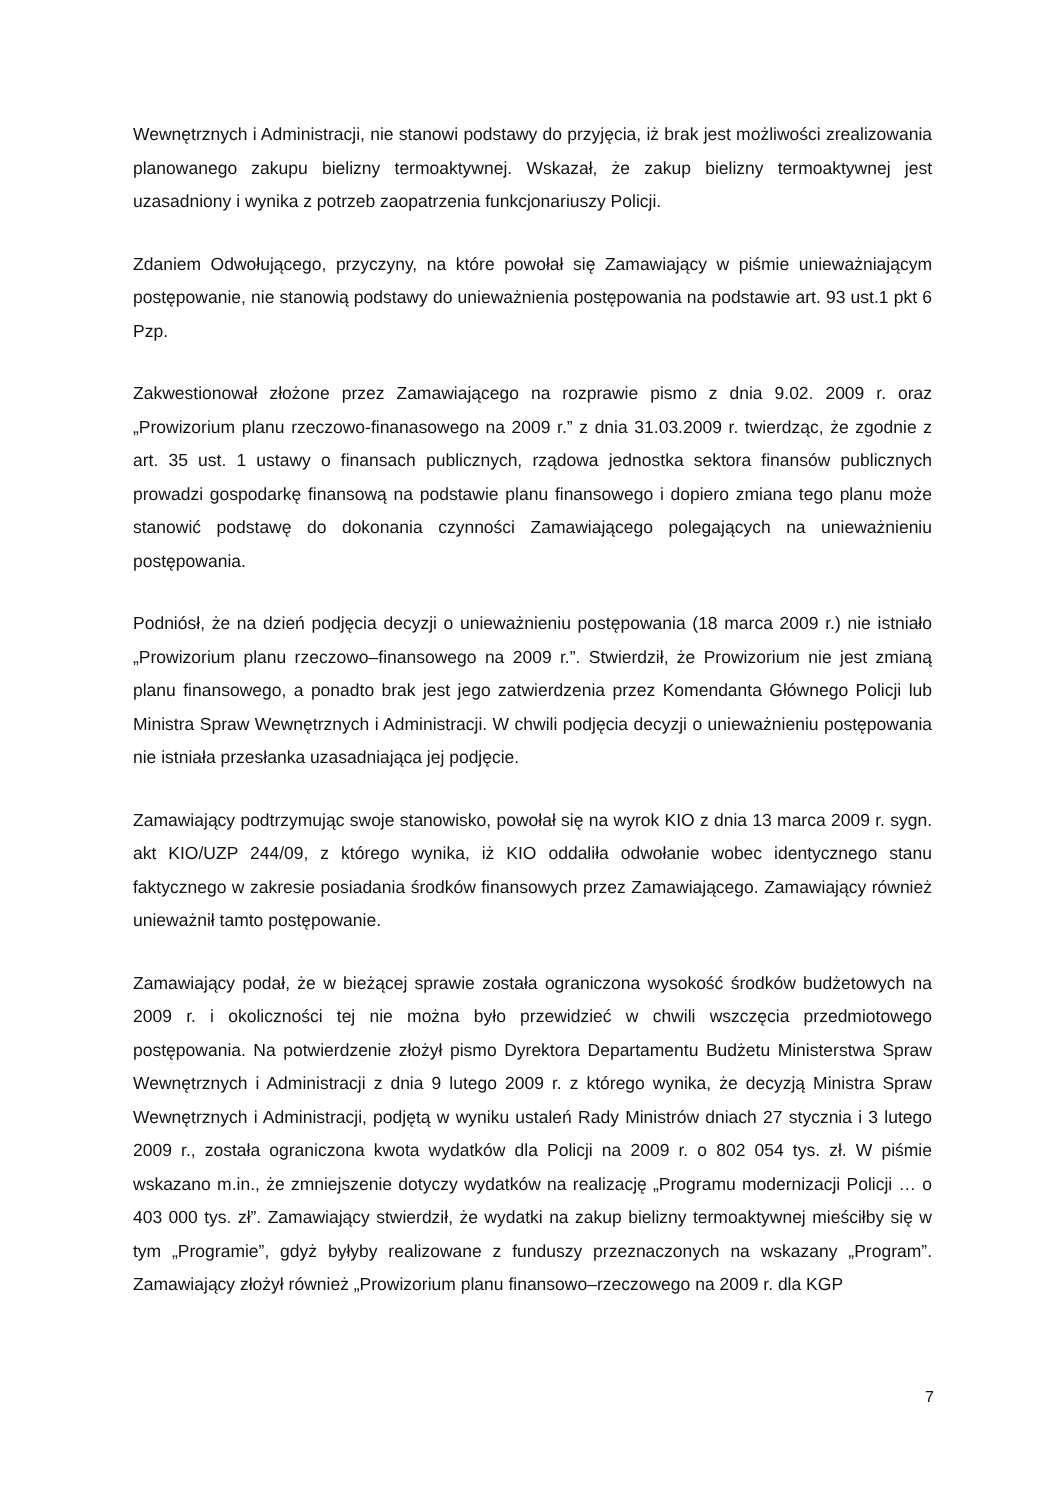Wewnętrznych i Administracji, nie stanowi podstawy do przyjęcia, iż brak jest możliwości zrealizowania planowanego zakupu bielizny termoaktywnej. Wskazał, że zakup bielizny termoaktywnej jest uzasadniony i wynika z potrzeb zaopatrzenia funkcjonariuszy Policji.
Zdaniem Odwołującego, przyczyny, na które powołał się Zamawiający w piśmie unieważniającym postępowanie, nie stanowią podstawy do unieważnienia postępowania na podstawie art. 93 ust.1 pkt 6 Pzp.
Zakwestionował złożone przez Zamawiającego na rozprawie pismo z dnia 9.02. 2009 r. oraz „Prowizorium planu rzeczowo-finanasowego na 2009 r.” z dnia 31.03.2009 r. twierdząc, że zgodnie z art. 35 ust. 1 ustawy o finansach publicznych, rządowa jednostka sektora finansów publicznych prowadzi gospodarkę finansową na podstawie planu finansowego i dopiero zmiana tego planu może stanowić podstawę do dokonania czynności Zamawiającego polegających na unieważnieniu postępowania.
Podniósł, że na dzień podjęcia decyzji o unieważnieniu postępowania (18 marca 2009 r.) nie istniało „Prowizorium planu rzeczowo–finansowego na 2009 r.”. Stwierdził, że Prowizorium nie jest zmianą planu finansowego, a ponadto brak jest jego zatwierdzenia przez Komendanta Głównego Policji lub Ministra Spraw Wewnętrznych i Administracji. W chwili podjęcia decyzji o unieważnieniu postępowania nie istniała przesłanka uzasadniająca jej podjęcie.
Zamawiający podtrzymując swoje stanowisko, powołał się na wyrok KIO z dnia 13 marca 2009 r. sygn. akt KIO/UZP 244/09, z którego wynika, iż KIO oddaliła odwołanie wobec identycznego stanu faktycznego w zakresie posiadania środków finansowych przez Zamawiającego. Zamawiający również unieważnił tamto postępowanie.
Zamawiający podał, że w bieżącej sprawie została ograniczona wysokość środków budżetowych na 2009 r. i okoliczności tej nie można było przewidzieć w chwili wszczęcia przedmiotowego postępowania. Na potwierdzenie złożył pismo Dyrektora Departamentu Budżetu Ministerstwa Spraw Wewnętrznych i Administracji z dnia 9 lutego 2009 r. z którego wynika, że decyzją Ministra Spraw Wewnętrznych i Administracji, podjętą w wyniku ustaleń Rady Ministrów dniach 27 stycznia i 3 lutego 2009 r., została ograniczona kwota wydatków dla Policji na 2009 r. o 802 054 tys. zł. W piśmie wskazano m.in., że zmniejszenie dotyczy wydatków na realizację „Programu modernizacji Policji … o 403 000 tys. zł”. Zamawiający stwierdził, że wydatki na zakup bielizny termoaktywnej mieściłby się w tym „Programie”, gdyż byłyby realizowane z funduszy przeznaczonych na wskazany „Program”. Zamawiający złożył również „Prowizorium planu finansowo–rzeczowego na 2009 r. dla KGP
7